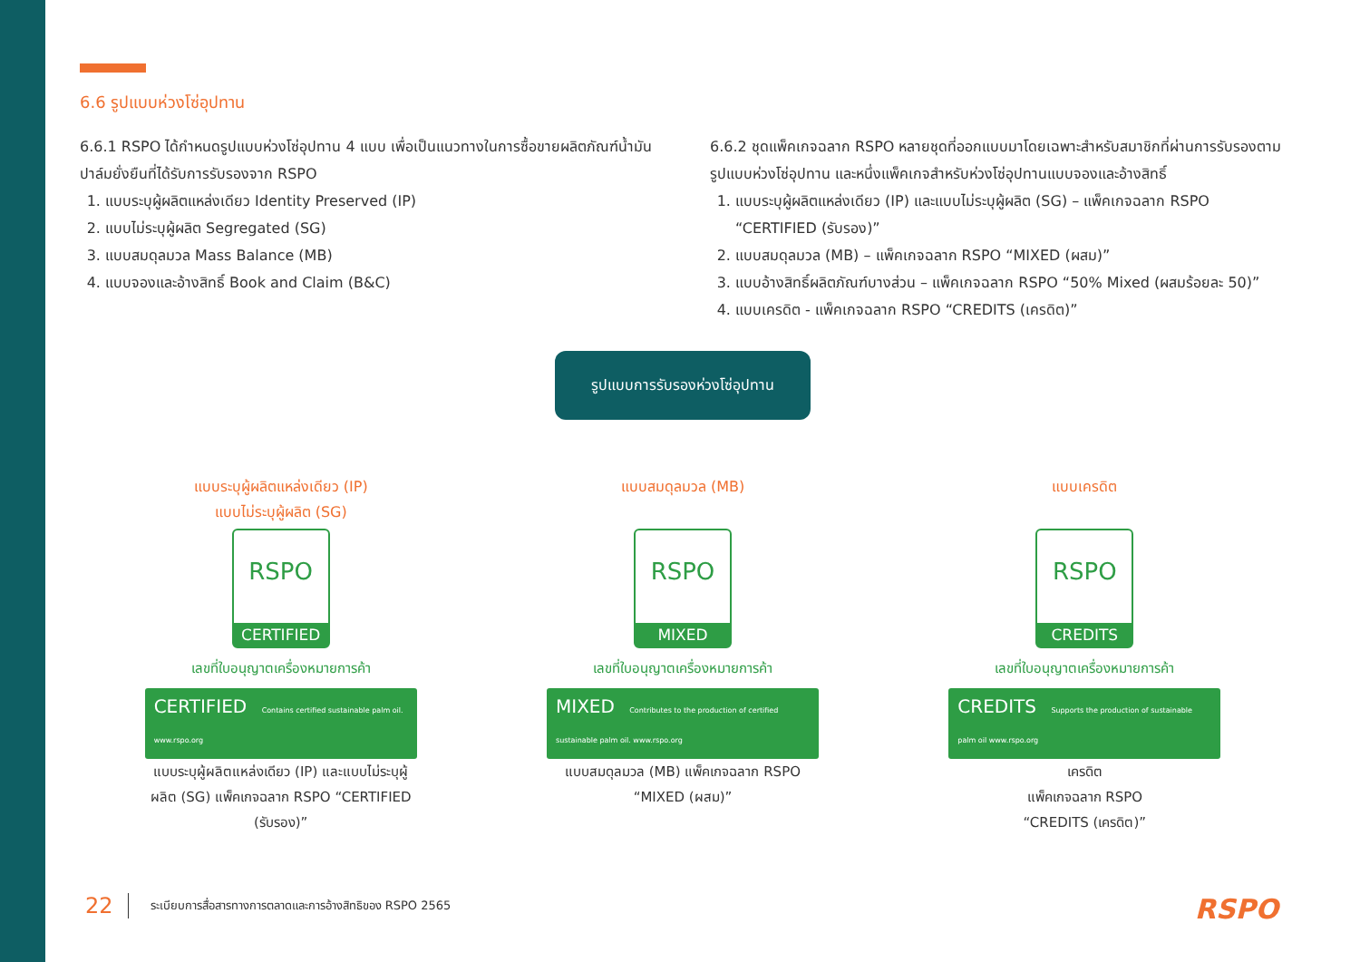6.6 รูปแบบห่วงโซ่อุปทาน
6.6.1 RSPO ได้กำหนดรูปแบบห่วงโซ่อุปทาน 4 แบบ เพื่อเป็นแนวทางในการซื้อขายผลิตภัณฑ์น้ำมันปาล์มยั่งยืนที่ได้รับการรับรองจาก RSPO
1. แบบระบุผู้ผลิตแหล่งเดียว Identity Preserved (IP)
2. แบบไม่ระบุผู้ผลิต Segregated (SG)
3. แบบสมดุลมวล Mass Balance (MB)
4. แบบจองและอ้างสิทธิ์ Book and Claim (B&C)
6.6.2 ชุดแพ็คเกจฉลาก RSPO หลายชุดที่ออกแบบมาโดยเฉพาะสำหรับสมาชิกที่ผ่านการรับรองตามรูปแบบห่วงโซ่อุปทาน และหนึ่งแพ็คเกจสำหรับห่วงโซ่อุปทานแบบจองและอ้างสิทธิ์
1. แบบระบุผู้ผลิตแหล่งเดียว (IP) และแบบไม่ระบุผู้ผลิต (SG) – แพ็คเกจฉลาก RSPO “CERTIFIED (รับรอง)”
2. แบบสมดุลมวล (MB) – แพ็คเกจฉลาก RSPO “MIXED (ผสม)”
3. แบบอ้างสิทธิ์ผลิตภัณฑ์บางส่วน – แพ็คเกจฉลาก RSPO “50% Mixed (ผสมร้อยละ 50)”
4. แบบเครดิต - แพ็คเกจฉลาก RSPO “CREDITS (เครดิต)”
รูปแบบการรับรองห่วงโซ่อุปทาน
แบบระบุผู้ผลิตแหล่งเดียว (IP)
แบบไม่ระบุผู้ผลิต (SG)
RSPO
CERTIFIED
เลขที่ใบอนุญาตเครื่องหมายการค้า
CERTIFIED Contains certified sustainable palm oil. www.rspo.org
แบบระบุผู้ผลิตแหล่งเดียว (IP) และแบบไม่ระบุผู้ผลิต (SG) แพ็คเกจฉลาก RSPO “CERTIFIED (รับรอง)”
แบบสมดุลมวล (MB)
RSPO
MIXED
เลขที่ใบอนุญาตเครื่องหมายการค้า
MIXED Contributes to the production of certified sustainable palm oil. www.rspo.org
แบบสมดุลมวล (MB) แพ็คเกจฉลาก RSPO “MIXED (ผสม)”
แบบเครดิต
RSPO
CREDITS
เลขที่ใบอนุญาตเครื่องหมายการค้า
CREDITS Supports the production of sustainable palm oil www.rspo.org
เครดิต
แพ็คเกจฉลาก RSPO
“CREDITS (เครดิต)”
22 ระเบียบการสื่อสารทางการตลาดและการอ้างสิทธิของ RSPO 2565
RSPO